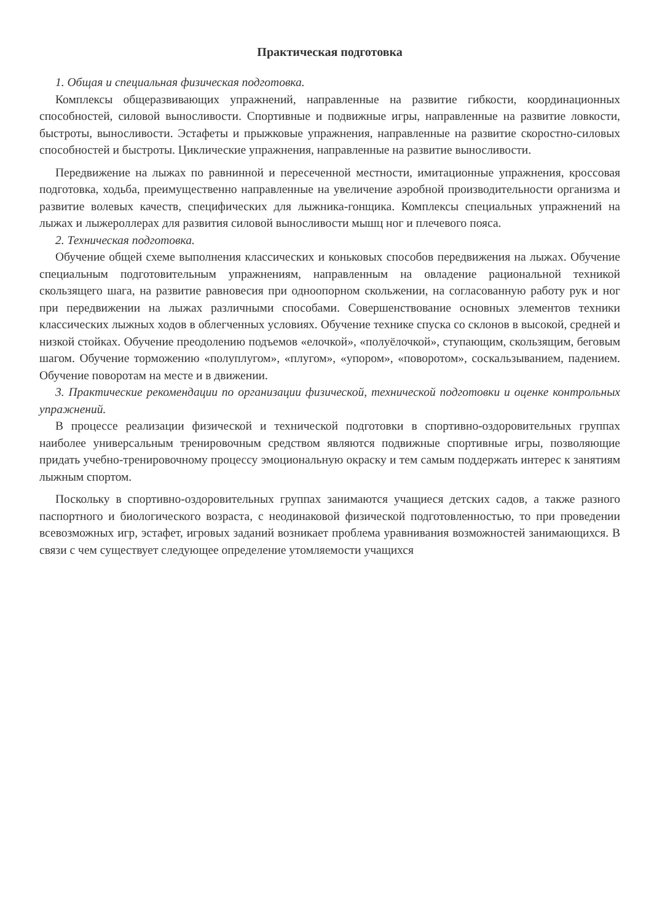Практическая подготовка
1. Общая и специальная физическая подготовка.
Комплексы общеразвивающих упражнений, направленные на развитие гибкости, координационных способностей, силовой выносливости. Спортивные и подвижные игры, направленные на развитие ловкости, быстроты, выносливости. Эстафеты и прыжковые упражнения, направленные на развитие скоростно-силовых способностей и быстроты. Циклические упражнения, направленные на развитие выносливости.
Передвижение на лыжах по равнинной и пересеченной местности, имитационные упражнения, кроссовая подготовка, ходьба, преимущественно направленные на увеличение аэробной производительности организма и развитие волевых качеств, специфических для лыжника-гонщика. Комплексы специальных упражнений на лыжах и лыжероллерах для развития силовой выносливости мышц ног и плечевого пояса.
2. Техническая подготовка.
Обучение общей схеме выполнения классических и коньковых способов передвижения на лыжах. Обучение специальным подготовительным упражнениям, направленным на овладение рациональной техникой скользящего шага, на развитие равновесия при одноопорном скольжении, на согласованную работу рук и ног при передвижении на лыжах различными способами. Совершенствование основных элементов техники классических лыжных ходов в облегченных условиях. Обучение технике спуска со склонов в высокой, средней и низкой стойках. Обучение преодолению подъемов «елочкой», «полуёлочкой», ступающим, скользящим, беговым шагом. Обучение торможению «полуплугом», «плугом», «упором», «поворотом», соскальзыванием, падением. Обучение поворотам на месте и в движении.
3. Практические рекомендации по организации физической, технической подготовки и оценке контрольных упражнений.
В процессе реализации физической и технической подготовки в спортивно-оздоровительных группах наиболее универсальным тренировочным средством являются подвижные спортивные игры, позволяющие придать учебно-тренировочному процессу эмоциональную окраску и тем самым поддержать интерес к занятиям лыжным спортом.
Поскольку в спортивно-оздоровительных группах занимаются учащиеся детских садов, а также разного паспортного и биологического возраста, с неодинаковой физической подготовленностью, то при проведении всевозможных игр, эстафет, игровых заданий возникает проблема уравнивания возможностей занимающихся. В связи с чем существует следующее определение утомляемости учащихся